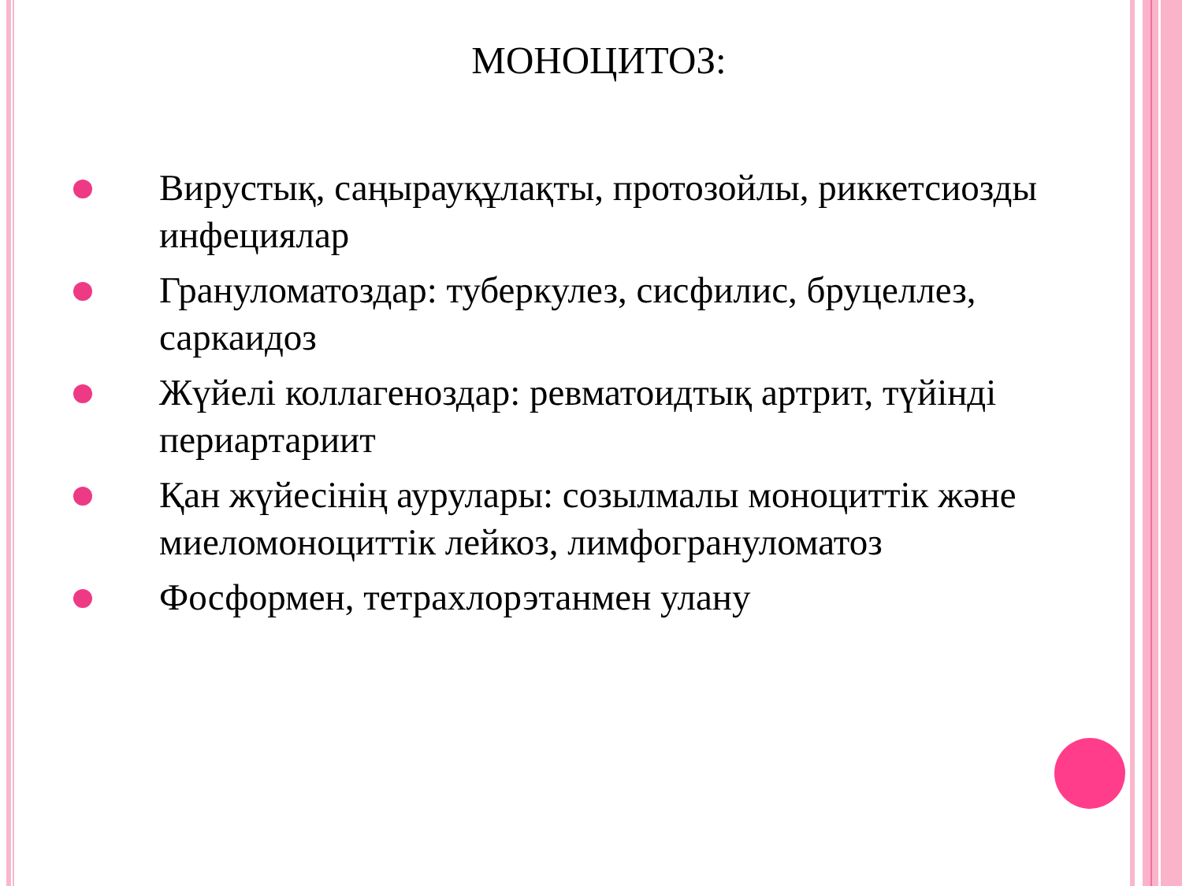МОНОЦИТОЗ:
Вирустық, саңырауқұлақты, протозойлы, риккетсиозды инфециялар
Грануломатоздар: туберкулез, сисфилис, бруцеллез, саркаидоз
Жүйелі коллагеноздар: ревматоидтық артрит, түйінді периартариит
Қан жүйесінің аурулары: созылмалы моноциттік және миеломоноциттік лейкоз, лимфогрануломатоз
Фосформен, тетрахлорэтанмен улану